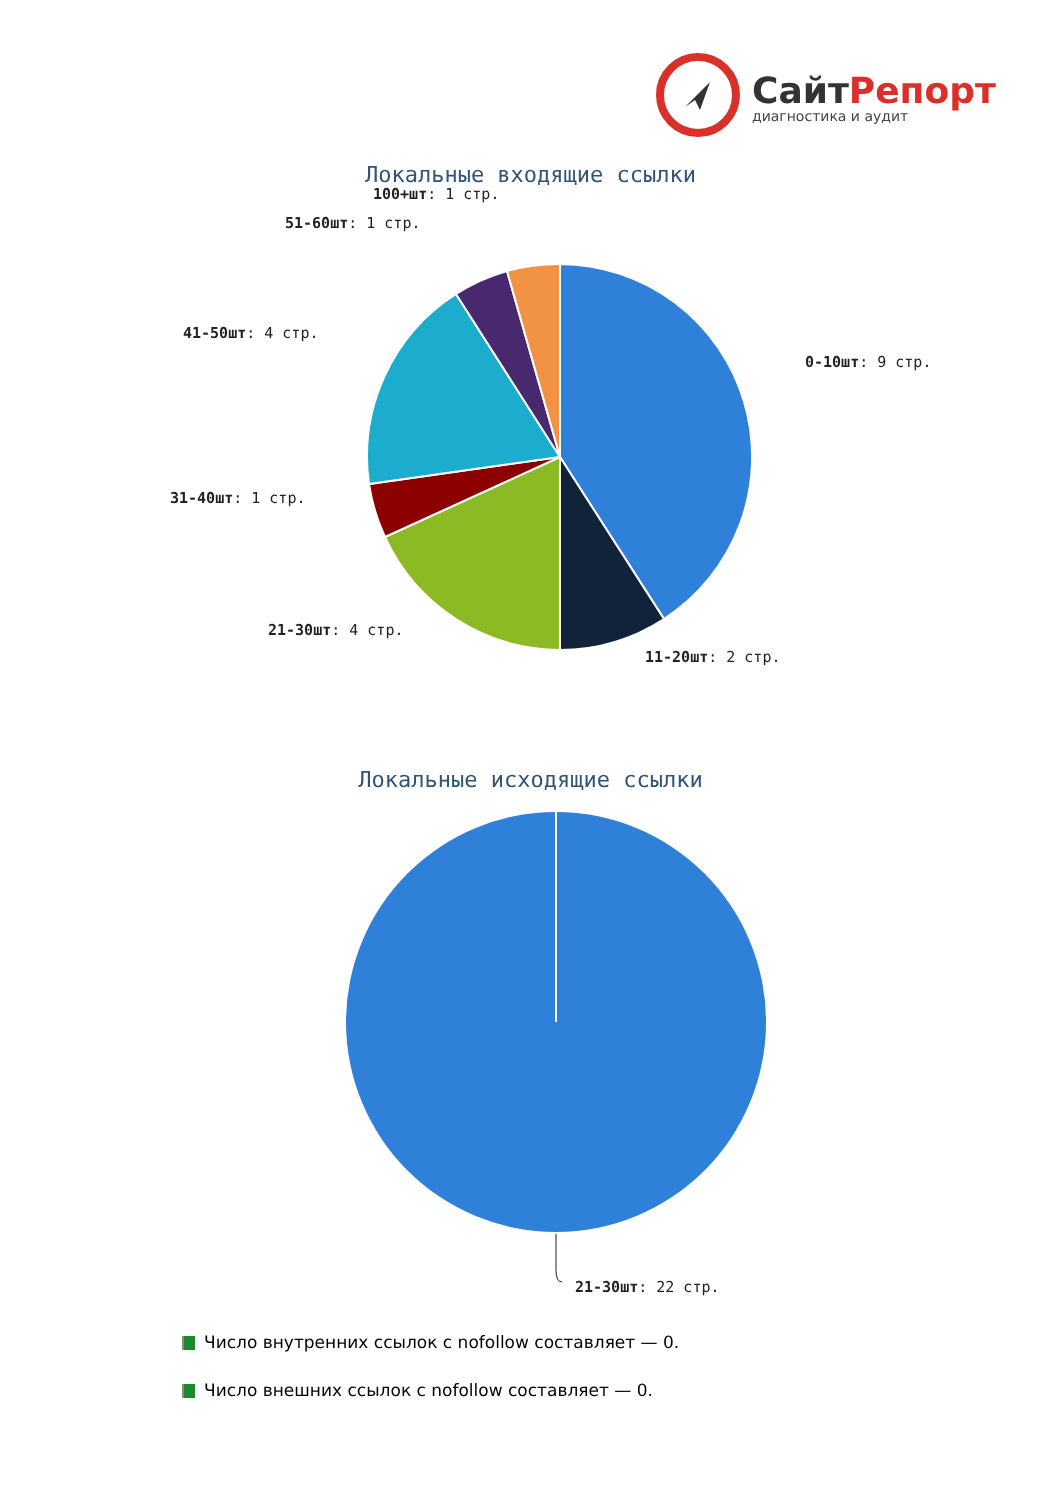СайтРепорт
диагностика и аудит
Локальные входящие ссылки
0-10шт: 9 стр.
11-20шт: 2 стр.
21-30шт: 4 стр.
31-40шт: 1 стр.
41-50шт: 4 стр.
51-60шт: 1 стр.
100+шт: 1 стр.
Локальные исходящие ссылки
21-30шт: 22 стр.
Число внутренних ссылок с nofollow составляет — 0.
Число внешних ссылок с nofollow составляет — 0.